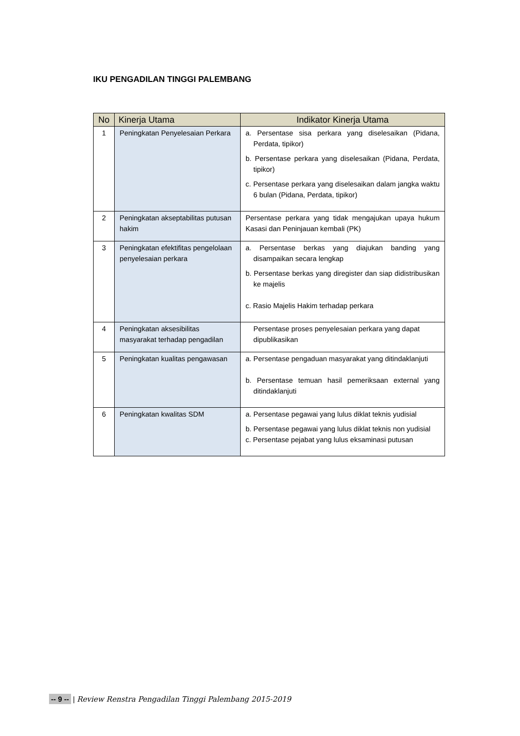IKU PENGADILAN TINGGI PALEMBANG
| No | Kinerja Utama | Indikator Kinerja Utama |
| --- | --- | --- |
| 1 | Peningkatan Penyelesaian Perkara | a. Persentase sisa perkara yang diselesaikan (Pidana, Perdata, tipikor) b. Persentase perkara yang diselesaikan (Pidana, Perdata, tipikor) c. Persentase perkara yang diselesaikan dalam jangka waktu 6 bulan (Pidana, Perdata, tipikor) |
| 2 | Peningkatan akseptabilitas putusan hakim | Persentase perkara yang tidak mengajukan upaya hukum Kasasi dan Peninjauan kembali (PK) |
| 3 | Peningkatan efektifitas pengelolaan penyelesaian perkara | a. Persentase berkas yang diajukan banding yang disampaikan secara lengkap b. Persentase berkas yang diregister dan siap didistribusikan ke majelis c. Rasio Majelis Hakim terhadap perkara |
| 4 | Peningkatan aksesibilitas masyarakat terhadap pengadilan | Persentase proses penyelesaian perkara yang dapat dipublikasikan |
| 5 | Peningkatan kualitas pengawasan | a. Persentase pengaduan masyarakat yang ditindaklanjuti b. Persentase temuan hasil pemeriksaan external yang ditindaklanjuti |
| 6 | Peningkatan kwalitas SDM | a. Persentase pegawai yang lulus diklat teknis yudisial b. Persentase pegawai yang lulus diklat teknis non yudisial c. Persentase pejabat yang lulus eksaminasi putusan |
-- 9 -- | Review Renstra Pengadilan Tinggi Palembang 2015-2019